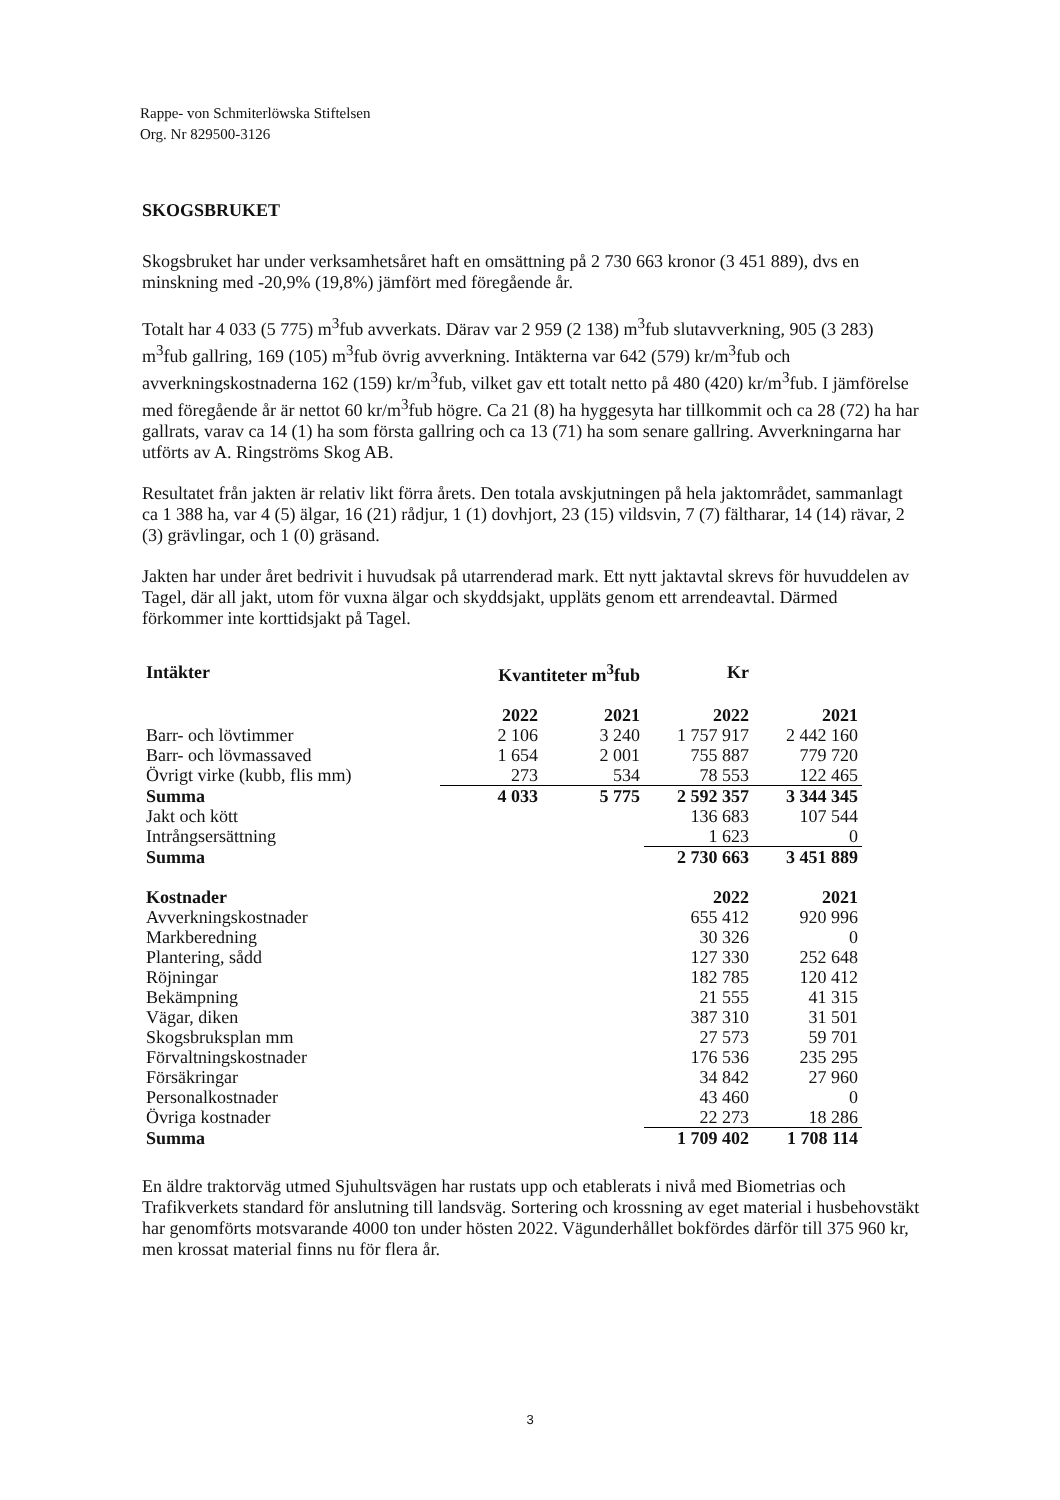Rappe- von Schmiterlöwska Stiftelsen
Org. Nr 829500-3126
SKOGSBRUKET
Skogsbruket har under verksamhetsåret haft en omsättning på 2 730 663 kronor (3 451 889), dvs en minskning med -20,9% (19,8%) jämfört med föregående år.
Totalt har 4 033 (5 775) m<sup>3</sup>fub avverkats. Därav var 2 959 (2 138) m<sup>3</sup>fub slutavverkning, 905 (3 283) m<sup>3</sup>fub gallring, 169 (105) m<sup>3</sup>fub övrig avverkning. Intäkterna var 642 (579) kr/m<sup>3</sup>fub och avverkningskostnaderna 162 (159) kr/m<sup>3</sup>fub, vilket gav ett totalt netto på 480 (420) kr/m<sup>3</sup>fub. I jämförelse med föregående år är nettot 60 kr/m<sup>3</sup>fub högre. Ca 21 (8) ha hyggesyta har tillkommit och ca 28 (72) ha har gallrats, varav ca 14 (1) ha som första gallring och ca 13 (71) ha som senare gallring. Avverkningarna har utförts av A. Ringströms Skog AB.
Resultatet från jakten är relativ likt förra årets. Den totala avskjutningen på hela jaktområdet, sammanlagt ca 1 388 ha, var 4 (5) älgar, 16 (21) rådjur, 1 (1) dovhjort, 23 (15) vildsvin, 7 (7) fältharar, 14 (14) rävar, 2 (3) grävlingar, och 1 (0) gräsand.
Jakten har under året bedrivit i huvudsak på utarrenderad mark. Ett nytt jaktavtal skrevs för huvuddelen av Tagel, där all jakt, utom för vuxna älgar och skyddsjakt, uppläts genom ett arrendeavtal. Därmed förkommer inte korttidsjakt på Tagel.
| Intäkter | Kvantiteter m<sup>3</sup>fub | | Kr | |
| | 2022 | 2021 | 2022 | 2021 |
| Barr- och lövtimmer | 2 106 | 3 240 | 1 757 917 | 2 442 160 |
| Barr- och lövmassaved | 1 654 | 2 001 | 755 887 | 779 720 |
| Övrigt virke (kubb, flis mm) | 273 | 534 | 78 553 | 122 465 |
| Summa | 4 033 | 5 775 | 2 592 357 | 3 344 345 |
| Jakt och kött | | | 136 683 | 107 544 |
| Intrångsersättning | | | 1 623 | 0 |
| Summa | | | 2 730 663 | 3 451 889 |
| Kostnader | | | 2022 | 2021 |
| Avverkningskostnader | | | 655 412 | 920 996 |
| Markberedning | | | 30 326 | 0 |
| Plantering, sådd | | | 127 330 | 252 648 |
| Röjningar | | | 182 785 | 120 412 |
| Bekämpning | | | 21 555 | 41 315 |
| Vägar, diken | | | 387 310 | 31 501 |
| Skogsbruksplan mm | | | 27 573 | 59 701 |
| Förvaltningskostnader | | | 176 536 | 235 295 |
| Försäkringar | | | 34 842 | 27 960 |
| Personalkostnader | | | 43 460 | 0 |
| Övriga kostnader | | | 22 273 | 18 286 |
| Summa | | | 1 709 402 | 1 708 114 |
En äldre traktorväg utmed Sjuhultsvägen har rustats upp och etablerats i nivå med Biometrias och Trafikverkets standard för anslutning till landsväg. Sortering och krossning av eget material i husbehovstäkt har genomförts motsvarande 4000 ton under hösten 2022. Vägunderhållet bokfördes därför till 375 960 kr, men krossat material finns nu för flera år.
3